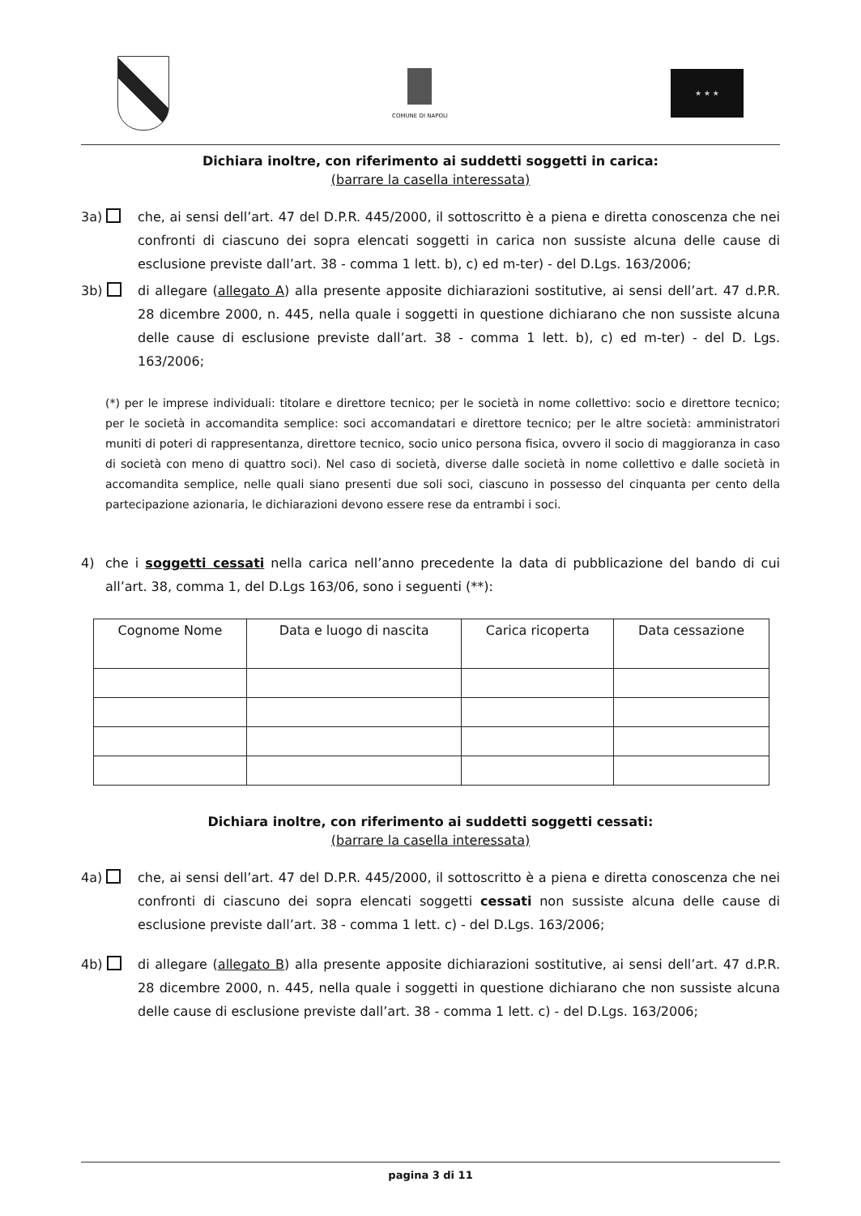COMUNE DI NAPOLI
★ ★ ★
Dichiara inoltre, con riferimento ai suddetti soggetti in carica:
(barrare la casella interessata)
3a) che, ai sensi dell’art. 47 del D.P.R. 445/2000, il sottoscritto è a piena e diretta conoscenza che nei confronti di ciascuno dei sopra elencati soggetti in carica non sussiste alcuna delle cause di esclusione previste dall’art. 38 - comma 1 lett. b), c) ed m-ter) - del D.Lgs. 163/2006;
3b) di allegare (allegato A) alla presente apposite dichiarazioni sostitutive, ai sensi dell’art. 47 d.P.R. 28 dicembre 2000, n. 445, nella quale i soggetti in questione dichiarano che non sussiste alcuna delle cause di esclusione previste dall’art. 38 - comma 1 lett. b), c) ed m-ter) - del D. Lgs. 163/2006;
(*) per le imprese individuali: titolare e direttore tecnico; per le società in nome collettivo: socio e direttore tecnico; per le società in accomandita semplice: soci accomandatari e direttore tecnico; per le altre società: amministratori muniti di poteri di rappresentanza, direttore tecnico, socio unico persona fisica, ovvero il socio di maggioranza in caso di società con meno di quattro soci). Nel caso di società, diverse dalle società in nome collettivo e dalle società in accomandita semplice, nelle quali siano presenti due soli soci, ciascuno in possesso del cinquanta per cento della partecipazione azionaria, le dichiarazioni devono essere rese da entrambi i soci.
4) che i soggetti cessati nella carica nell’anno precedente la data di pubblicazione del bando di cui all’art. 38, comma 1, del D.Lgs 163/06, sono i seguenti (**):
| Cognome Nome | Data e luogo di nascita | Carica ricoperta | Data cessazione |
| --- | --- | --- | --- |
Dichiara inoltre, con riferimento ai suddetti soggetti cessati:
(barrare la casella interessata)
4a) che, ai sensi dell’art. 47 del D.P.R. 445/2000, il sottoscritto è a piena e diretta conoscenza che nei confronti di ciascuno dei sopra elencati soggetti cessati non sussiste alcuna delle cause di esclusione previste dall’art. 38 - comma 1 lett. c) - del D.Lgs. 163/2006;
4b) di allegare (allegato B) alla presente apposite dichiarazioni sostitutive, ai sensi dell’art. 47 d.P.R. 28 dicembre 2000, n. 445, nella quale i soggetti in questione dichiarano che non sussiste alcuna delle cause di esclusione previste dall’art. 38 - comma 1 lett. c) - del D.Lgs. 163/2006;
pagina 3 di 11